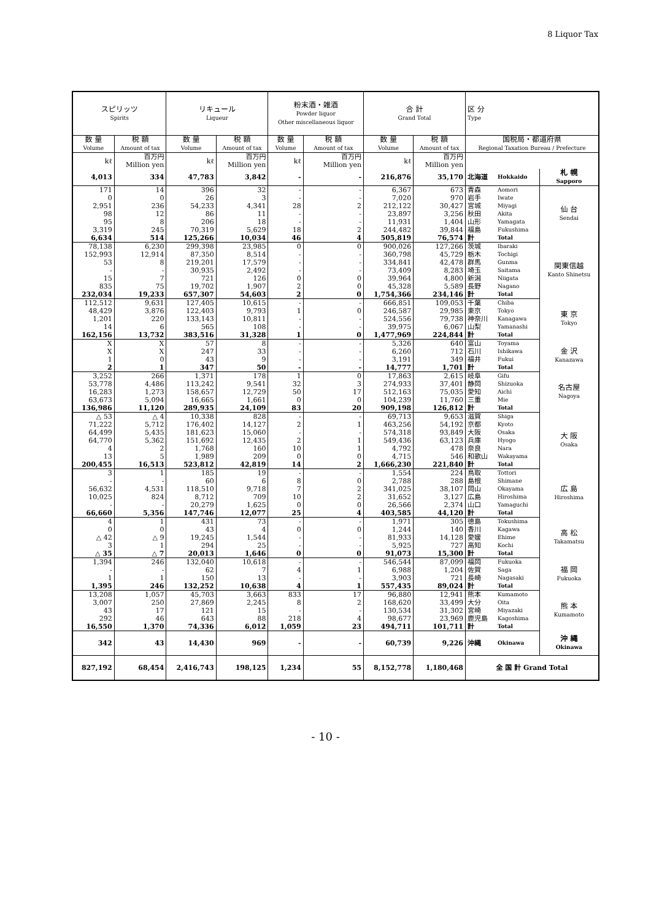8 Liquor Tax
| スピリッツ Spirits | | リキュール Liqueur | | 粉末酒・雑酒 Powder liquor Other miscellaneous liquor | | 合 計 Grand Total | | 区 分 Type | | |
| --- | --- | --- | --- | --- | --- | --- | --- | --- | --- | --- |
| 数 量 Volume | 税 額 Amount of tax | 数 量 Volume | 税 額 Amount of tax | 数 量 Volume | 税 額 Amount of tax | 数 量 Volume | 税 額 Amount of tax | 国税局・都道府県 Regional Taxation Bureau / Prefecture | | |
| kℓ | 百万円 Million yen | kℓ | 百万円 Million yen | kℓ | 百万円 Million yen | kℓ | 百万円 Million yen | | | |
| 4,013 | 334 | 47,783 | 3,842 | - | - | 216,876 | 35,170 | 北海道 | Hokkaido | 札 幌 Sapporo |
| 171 | 14 | 396 | 32 | - | - | 6,367 | 673 | 青森 | Aomori | 仙 台 Sendai |
| 0 | 0 | 26 | 3 | - | - | 7,020 | 970 | 岩手 | Iwate | |
| 2,951 | 236 | 54,233 | 4,341 | 28 | 2 | 212,122 | 30,427 | 宮城 | Miyagi | |
| 98 | 12 | 86 | 11 | - | - | 23,897 | 3,256 | 秋田 | Akita | |
| 95 | 8 | 206 | 18 | - | - | 11,931 | 1,404 | 山形 | Yamagata | |
| 3,319 | 245 | 70,319 | 5,629 | 18 | 2 | 244,482 | 39,844 | 福島 | Fukushima | |
| 6,634 | 514 | 125,266 | 10,034 | 46 | 4 | 505,819 | 76,574 | 計 | Total | |
| 78,138 | 6,230 | 299,398 | 23,985 | 0 | 0 | 900,026 | 127,266 | 茨城 | Ibaraki | 関東信越 Kanto Shinetsu |
| 152,993 | 12,914 | 87,350 | 8,514 | - | - | 360,798 | 45,729 | 栃木 | Tochigi | |
| 53 | 8 | 219,201 | 17,579 | - | - | 334,841 | 42,478 | 群馬 | Gunma | |
| - | - | 30,935 | 2,492 | - | - | 73,409 | 8,283 | 埼玉 | Saitama | |
| 15 | 7 | 721 | 126 | 0 | 0 | 39,964 | 4,800 | 新潟 | Niigata | |
| 835 | 75 | 19,702 | 1,907 | 2 | 0 | 45,328 | 5,589 | 長野 | Nagano | |
| 232,034 | 19,233 | 657,307 | 54,603 | 2 | 0 | 1,754,366 | 234,146 | 計 | Total | |
| 112,512 | 9,631 | 127,405 | 10,615 | - | - | 666,851 | 109,053 | 千葉 | Chiba | 東 京 Tokyo |
| 48,429 | 3,876 | 122,403 | 9,793 | 1 | 0 | 246,587 | 29,985 | 東京 | Tokyo | |
| 1,201 | 220 | 133,143 | 10,811 | - | - | 524,556 | 79,738 | 神奈川 | Kanagawa | |
| 14 | 6 | 565 | 108 | - | - | 39,975 | 6,067 | 山梨 | Yamanashi | |
| 162,156 | 13,732 | 383,516 | 31,328 | 1 | 0 | 1,477,969 | 224,844 | 計 | Total | |
| X | X | 57 | 8 | - | - | 5,326 | 640 | 富山 | Toyama | 金 沢 Kanazawa |
| X | X | 247 | 33 | - | - | 6,260 | 712 | 石川 | Ishikawa | |
| 1 | 0 | 43 | 9 | - | - | 3,191 | 349 | 福井 | Fukui | |
| 2 | 1 | 347 | 50 | - | - | 14,777 | 1,701 | 計 | Total | |
| 3,252 | 266 | 1,371 | 178 | 1 | 0 | 17,863 | 2,615 | 岐阜 | Gifu | 名古屋 Nagoya |
| 53,778 | 4,486 | 113,242 | 9,541 | 32 | 3 | 274,933 | 37,401 | 静岡 | Shizuoka | |
| 16,283 | 1,273 | 158,657 | 12,729 | 50 | 17 | 512,163 | 75,035 | 愛知 | Aichi | |
| 63,673 | 5,094 | 16,665 | 1,661 | 0 | 0 | 104,239 | 11,760 | 三重 | Mie | |
| 136,986 | 11,120 | 289,935 | 24,109 | 83 | 20 | 909,198 | 126,812 | 計 | Total | |
| △ 53 | △ 4 | 10,338 | 828 | - | - | 69,713 | 9,653 | 滋賀 | Shiga | 大 阪 Osaka |
| 71,222 | 5,712 | 176,402 | 14,127 | 2 | 1 | 463,256 | 54,192 | 京都 | Kyoto | |
| 64,499 | 5,435 | 181,623 | 15,060 | - | - | 574,318 | 93,849 | 大阪 | Osaka | |
| 64,770 | 5,362 | 151,692 | 12,435 | 2 | 1 | 549,436 | 63,123 | 兵庫 | Hyogo | |
| 4 | 2 | 1,768 | 160 | 10 | 1 | 4,792 | 478 | 奈良 | Nara | |
| 13 | 5 | 1,989 | 209 | 0 | 0 | 4,715 | 546 | 和歌山 | Wakayama | |
| 200,455 | 16,513 | 523,812 | 42,819 | 14 | 2 | 1,666,230 | 221,840 | 計 | Total | |
| 3 | 1 | 185 | 19 | - | - | 1,554 | 224 | 鳥取 | Tottori | 広 島 Hiroshima |
| - | - | 60 | 6 | 8 | 0 | 2,788 | 288 | 島根 | Shimane | |
| 56,632 | 4,531 | 118,510 | 9,718 | 7 | 2 | 341,025 | 38,107 | 岡山 | Okayama | |
| 10,025 | 824 | 8,712 | 709 | 10 | 2 | 31,652 | 3,127 | 広島 | Hiroshima | |
| - | - | 20,279 | 1,625 | 0 | 0 | 26,566 | 2,374 | 山口 | Yamaguchi | |
| 66,660 | 5,356 | 147,746 | 12,077 | 25 | 4 | 403,585 | 44,120 | 計 | Total | |
| 4 | 1 | 431 | 73 | - | - | 1,971 | 305 | 徳島 | Tokushima | 高 松 Takamatsu |
| 0 | 0 | 43 | 4 | 0 | 0 | 1,244 | 140 | 香川 | Kagawa | |
| △ 42 | △ 9 | 19,245 | 1,544 | - | - | 81,933 | 14,128 | 愛媛 | Ehime | |
| 3 | 1 | 294 | 25 | - | - | 5,925 | 727 | 高知 | Kochi | |
| △ 35 | △ 7 | 20,013 | 1,646 | 0 | 0 | 91,073 | 15,300 | 計 | Total | |
| 1,394 | 246 | 132,040 | 10,618 | - | - | 546,544 | 87,099 | 福岡 | Fukuoka | 福 岡 Fukuoka |
| - | - | 62 | 7 | 4 | 1 | 6,988 | 1,204 | 佐賀 | Saga | |
| 1 | 1 | 150 | 13 | - | - | 3,903 | 721 | 長崎 | Nagasaki | |
| 1,395 | 246 | 132,252 | 10,638 | 4 | 1 | 557,435 | 89,024 | 計 | Total | |
| 13,208 | 1,057 | 45,703 | 3,663 | 833 | 17 | 96,880 | 12,941 | 熊本 | Kumamoto | 熊 本 Kumamoto |
| 3,007 | 250 | 27,869 | 2,245 | 8 | 2 | 168,620 | 33,499 | 大分 | Oita | |
| 43 | 17 | 121 | 15 | - | - | 130,534 | 31,302 | 宮崎 | Miyazaki | |
| 292 | 46 | 643 | 88 | 218 | 4 | 98,677 | 23,969 | 鹿児島 | Kagoshima | |
| 16,550 | 1,370 | 74,336 | 6,012 | 1,059 | 23 | 494,711 | 101,711 | 計 | Total | |
| 342 | 43 | 14,430 | 969 | - | - | 60,739 | 9,226 | 沖縄 | Okinawa | 沖 縄 Okinawa |
| 827,192 | 68,454 | 2,416,743 | 198,125 | 1,234 | 55 | 8,152,778 | 1,180,468 | 全 国 計 Grand Total | | |
- 10 -